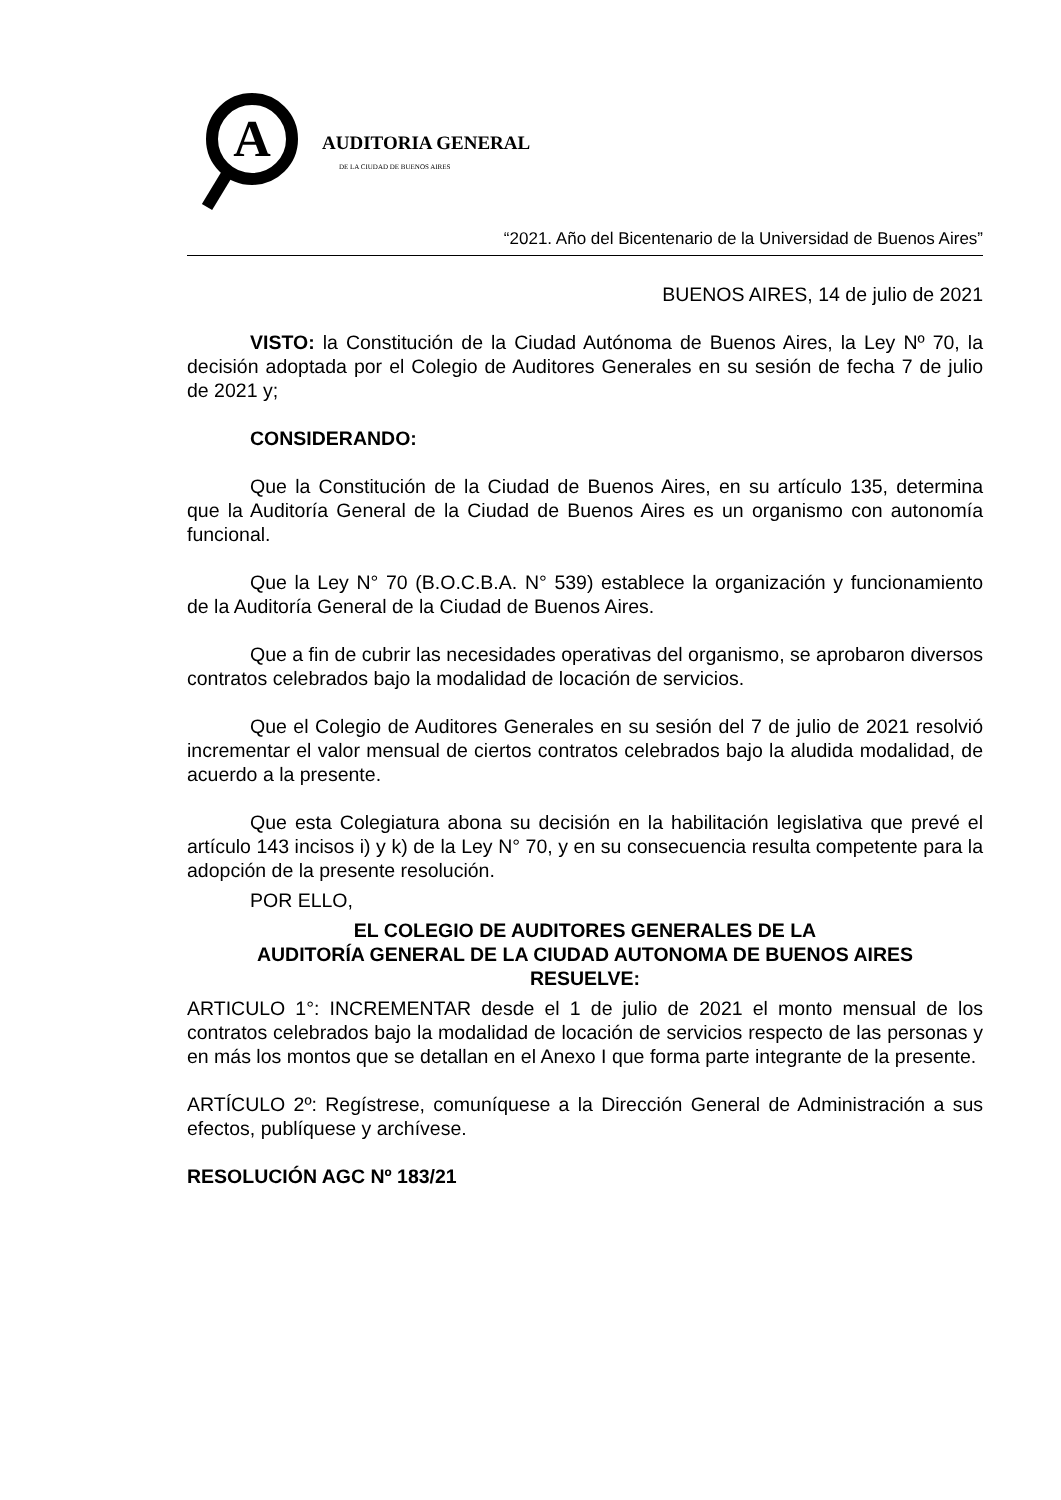A
AUDITORIA GENERAL
DE LA CIUDAD DE BUENOS AIRES
“2021. Año del Bicentenario de la Universidad de Buenos Aires”
BUENOS AIRES, 14 de julio de 2021
VISTO: la Constitución de la Ciudad Autónoma de Buenos Aires, la Ley Nº 70, la decisión adoptada por el Colegio de Auditores Generales en su sesión de fecha 7 de julio de 2021 y;
CONSIDERANDO:
Que la Constitución de la Ciudad de Buenos Aires, en su artículo 135, determina que la Auditoría General de la Ciudad de Buenos Aires es un organismo con autonomía funcional.
Que la Ley N° 70 (B.O.C.B.A. N° 539) establece la organización y funcionamiento de la Auditoría General de la Ciudad de Buenos Aires.
Que a fin de cubrir las necesidades operativas del organismo, se aprobaron diversos contratos celebrados bajo la modalidad de locación de servicios.
Que el Colegio de Auditores Generales en su sesión del 7 de julio de 2021 resolvió incrementar el valor mensual de ciertos contratos celebrados bajo la aludida modalidad, de acuerdo a la presente.
Que esta Colegiatura abona su decisión en la habilitación legislativa que prevé el artículo 143 incisos i) y k) de la Ley N° 70, y en su consecuencia resulta competente para la adopción de la presente resolución.
POR ELLO,
EL COLEGIO DE AUDITORES GENERALES DE LA
AUDITORÍA GENERAL DE LA CIUDAD AUTONOMA DE BUENOS AIRES
RESUELVE:
ARTICULO 1°: INCREMENTAR desde el 1 de julio de 2021 el monto mensual de los contratos celebrados bajo la modalidad de locación de servicios respecto de las personas y en más los montos que se detallan en el Anexo I que forma parte integrante de la presente.
ARTÍCULO 2º: Regístrese, comuníquese a la Dirección General de Administración a sus efectos, publíquese y archívese.
RESOLUCIÓN AGC Nº 183/21